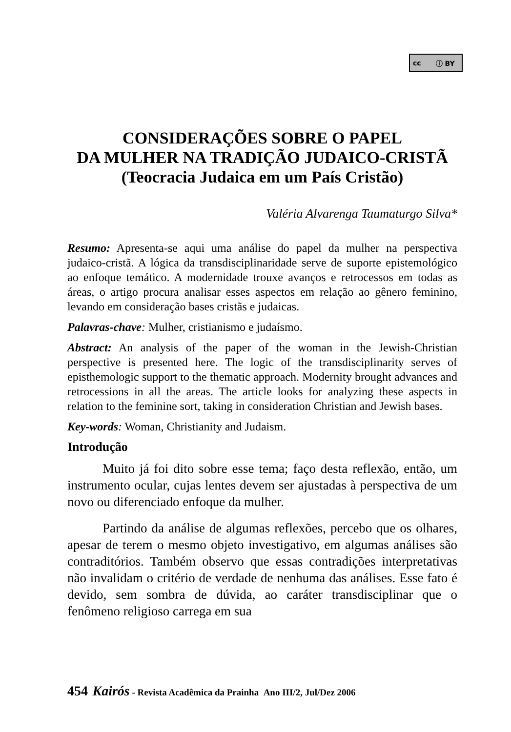cc ⓘ BY
CONSIDERAÇÕES SOBRE O PAPEL
DA MULHER NA TRADIÇÃO JUDAICO-CRISTÃ
(Teocracia Judaica em um País Cristão)
Valéria Alvarenga Taumaturgo Silva*
Resumo: Apresenta-se aqui uma análise do papel da mulher na perspectiva judaico-cristã. A lógica da transdisciplinaridade serve de suporte epistemológico ao enfoque temático. A modernidade trouxe avanços e retrocessos em todas as áreas, o artigo procura analisar esses aspectos em relação ao gênero feminino, levando em consideração bases cristãs e judaicas.
Palavras-chave: Mulher, cristianismo e judaísmo.
Abstract: An analysis of the paper of the woman in the Jewish-Christian perspective is presented here. The logic of the transdisciplinarity serves of episthemologic support to the thematic approach. Modernity brought advances and retrocessions in all the areas. The article looks for analyzing these aspects in relation to the feminine sort, taking in consideration Christian and Jewish bases.
Key-words: Woman, Christianity and Judaism.
Introdução
Muito já foi dito sobre esse tema; faço desta reflexão, então, um instrumento ocular, cujas lentes devem ser ajustadas à perspectiva de um novo ou diferenciado enfoque da mulher.
Partindo da análise de algumas reflexões, percebo que os olhares, apesar de terem o mesmo objeto investigativo, em algumas análises são contraditórios. Também observo que essas contradições interpretativas não invalidam o critério de verdade de nenhuma das análises. Esse fato é devido, sem sombra de dúvida, ao caráter transdisciplinar que o fenômeno religioso carrega em sua
454 Kairós - Revista Acadêmica da Prainha Ano III/2, Jul/Dez 2006